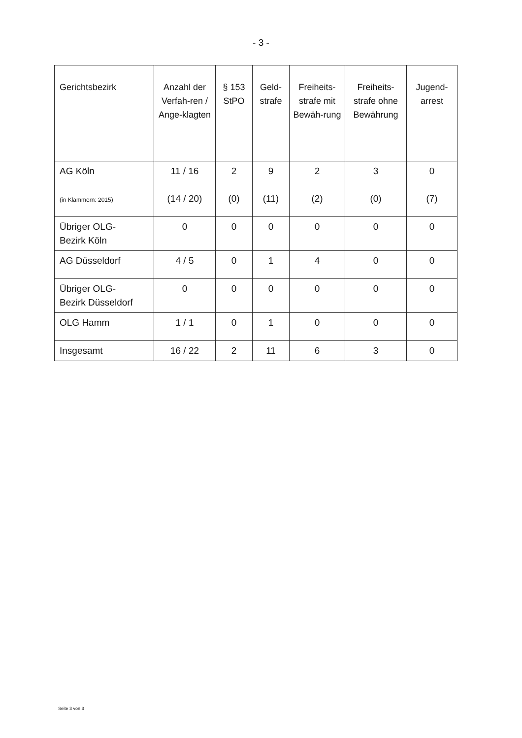- 3 -
| Gerichtsbezirk | Anzahl der Verfah-ren / Ange-klagten | § 153 StPO | Geld-strafe | Freiheits-strafe mit Bewäh-rung | Freiheits-strafe ohne Bewährung | Jugend-arrest |
| --- | --- | --- | --- | --- | --- | --- |
| AG Köln (in Klammern: 2015) | 11 / 16 (14 / 20) | 2 (0) | 9 (11) | 2 (2) | 3 (0) | 0 (7) |
| Übriger OLG- Bezirk Köln | 0 | 0 | 0 | 0 | 0 | 0 |
| AG Düsseldorf | 4 / 5 | 0 | 1 | 4 | 0 | 0 |
| Übriger OLG- Bezirk Düsseldorf | 0 | 0 | 0 | 0 | 0 | 0 |
| OLG Hamm | 1 / 1 | 0 | 1 | 0 | 0 | 0 |
| Insgesamt | 16 / 22 | 2 | 11 | 6 | 3 | 0 |
Seite 3 von 3